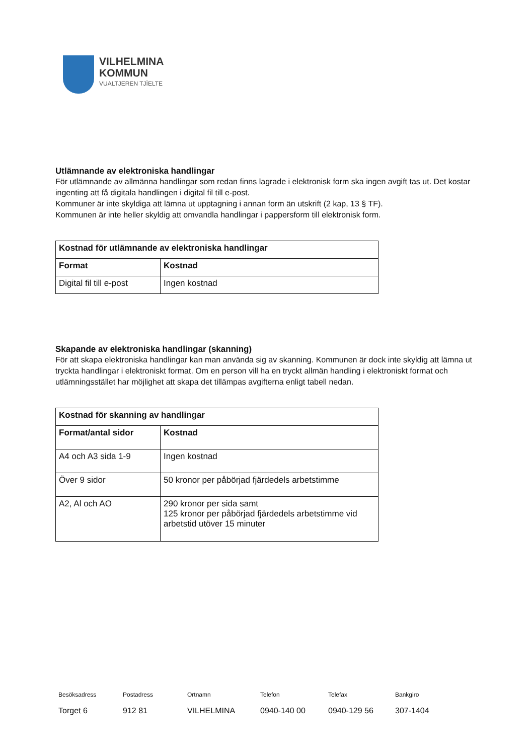VILHELMINA
KOMMUN
VUALTJEREN TJÏELTE
Utlämnande av elektroniska handlingar
För utlämnande av allmänna handlingar som redan finns lagrade i elektronisk form ska ingen avgift tas ut. Det kostar ingenting att få digitala handlingen i digital fil till e-post.
Kommuner är inte skyldiga att lämna ut upptagning i annan form än utskrift (2 kap, 13 § TF).
Kommunen är inte heller skyldig att omvandla handlingar i pappersform till elektronisk form.
| Kostnad för utlämnande av elektroniska handlingar | |
| --- | --- |
| Format | Kostnad |
| Digital fil till e-post | Ingen kostnad |
Skapande av elektroniska handlingar (skanning)
För att skapa elektroniska handlingar kan man använda sig av skanning. Kommunen är dock inte skyldig att lämna ut tryckta handlingar i elektroniskt format. Om en person vill ha en tryckt allmän handling i elektroniskt format och utlämningsstället har möjlighet att skapa det tillämpas avgifterna enligt tabell nedan.
| Kostnad för skanning av handlingar | |
| --- | --- |
| Format/antal sidor | Kostnad |
| A4 och A3 sida 1-9 | Ingen kostnad |
| Över 9 sidor | 50 kronor per påbörjad fjärdedels arbetstimme |
| A2, Al och AO | 290 kronor per sida samt 125 kronor per påbörjad fjärdedels arbetstimme vid arbetstid utöver 15 minuter |
Besöksadress
Torget 6
Postadress
912 81
Ortnamn
VILHELMINA
Telefon
0940-140 00
Telefax
0940-129 56
Bankgiro
307-1404